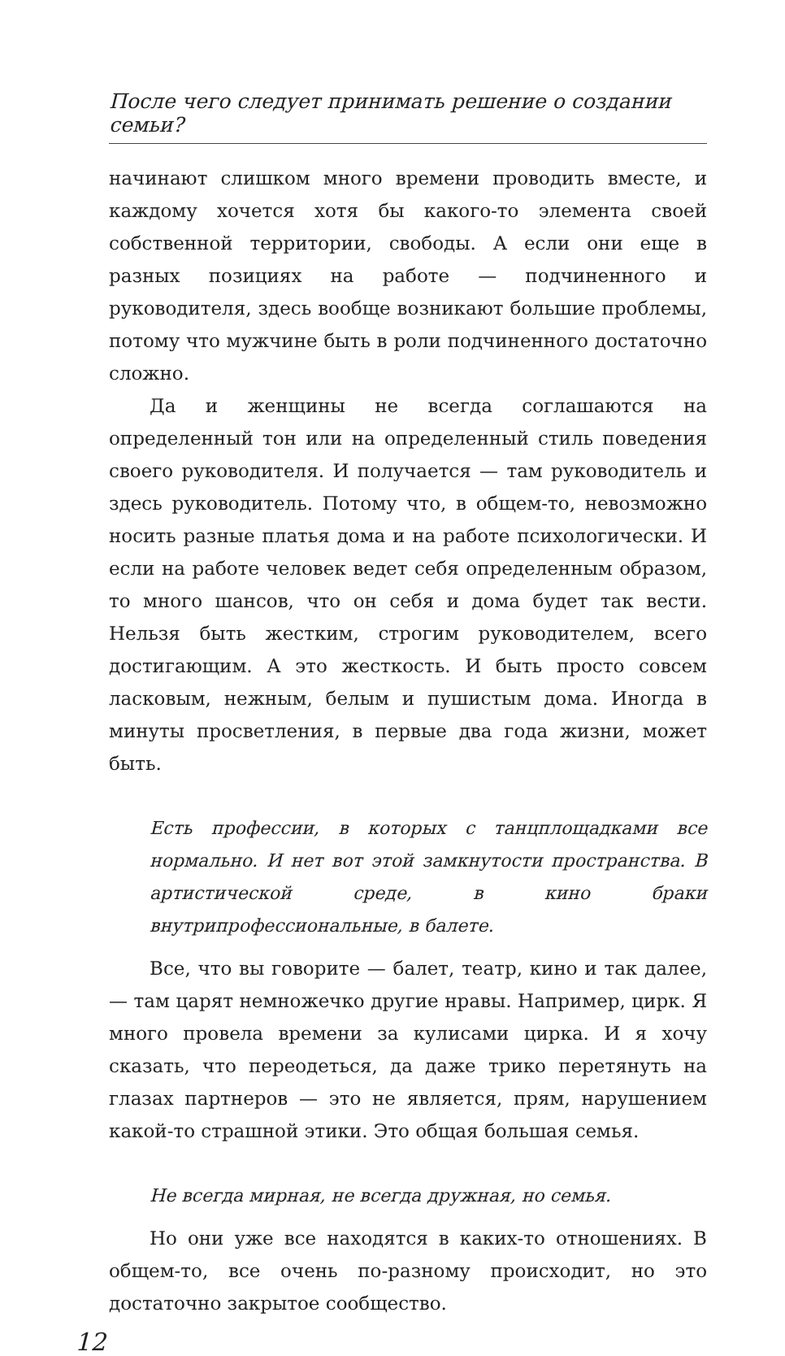После чего следует принимать решение о создании семьи?
начинают слишком много времени проводить вместе, и каждому хочется хотя бы какого-то элемента своей собственной территории, свободы. А если они еще в разных позициях на работе — подчиненного и руководителя, здесь вообще возникают большие проблемы, потому что мужчине быть в роли подчиненного достаточно сложно.
Да и женщины не всегда соглашаются на определенный тон или на определенный стиль поведения своего руководителя. И получается — там руководитель и здесь руководитель. Потому что, в общем-то, невозможно носить разные платья дома и на работе психологически. И если на работе человек ведет себя определенным образом, то много шансов, что он себя и дома будет так вести. Нельзя быть жестким, строгим руководителем, всего достигающим. А это жесткость. И быть просто совсем ласковым, нежным, белым и пушистым дома. Иногда в минуты просветления, в первые два года жизни, может быть.
Есть профессии, в которых с танцплощадками все нормально. И нет вот этой замкнутости пространства. В артистической среде, в кино браки внутрипрофессиональные, в балете.
Все, что вы говорите — балет, театр, кино и так далее, — там царят немножечко другие нравы. Например, цирк. Я много провела времени за кулисами цирка. И я хочу сказать, что переодеться, да даже трико перетянуть на глазах партнеров — это не является, прям, нарушением какой-то страшной этики. Это общая большая семья.
Не всегда мирная, не всегда дружная, но семья.
Но они уже все находятся в каких-то отношениях. В общем-то, все очень по-разному происходит, но это достаточно закрытое сообщество.
12